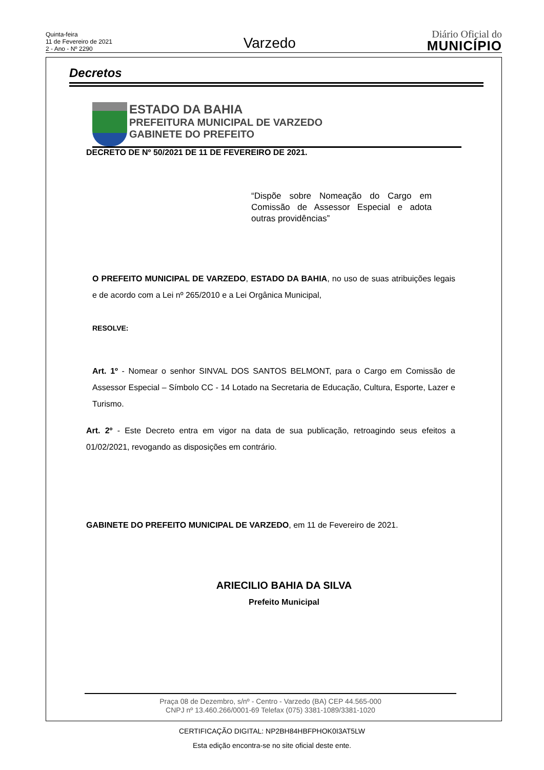Quinta-feira
11 de Fevereiro de 2021
2 - Ano - Nº 2290
Varzedo
Diário Oficial do
MUNICÍPIO
Decretos
ESTADO DA BAHIA
PREFEITURA MUNICIPAL DE VARZEDO
GABINETE DO PREFEITO
DECRETO DE Nº 50/2021 DE 11 DE FEVEREIRO DE 2021.
“Dispõe sobre Nomeação do Cargo em Comissão de Assessor Especial e adota outras providências”
O PREFEITO MUNICIPAL DE VARZEDO, ESTADO DA BAHIA, no uso de suas atribuições legais e de acordo com a Lei nº 265/2010 e a Lei Orgânica Municipal,
RESOLVE:
Art. 1º - Nomear o senhor SINVAL DOS SANTOS BELMONT, para o Cargo em Comissão de Assessor Especial – Símbolo CC - 14 Lotado na Secretaria de Educação, Cultura, Esporte, Lazer e Turismo.
Art. 2º - Este Decreto entra em vigor na data de sua publicação, retroagindo seus efeitos a 01/02/2021, revogando as disposições em contrário.
GABINETE DO PREFEITO MUNICIPAL DE VARZEDO, em 11 de Fevereiro de 2021.
ARIECILIO BAHIA DA SILVA
Prefeito Municipal
Praça 08 de Dezembro, s/nº - Centro - Varzedo (BA) CEP 44.565-000
CNPJ nº 13.460.266/0001-69 Telefax (075) 3381-1089/3381-1020
CERTIFICAÇÃO DIGITAL: NP2BH84HBFPHOK0I3AT5LW
Esta edição encontra-se no site oficial deste ente.